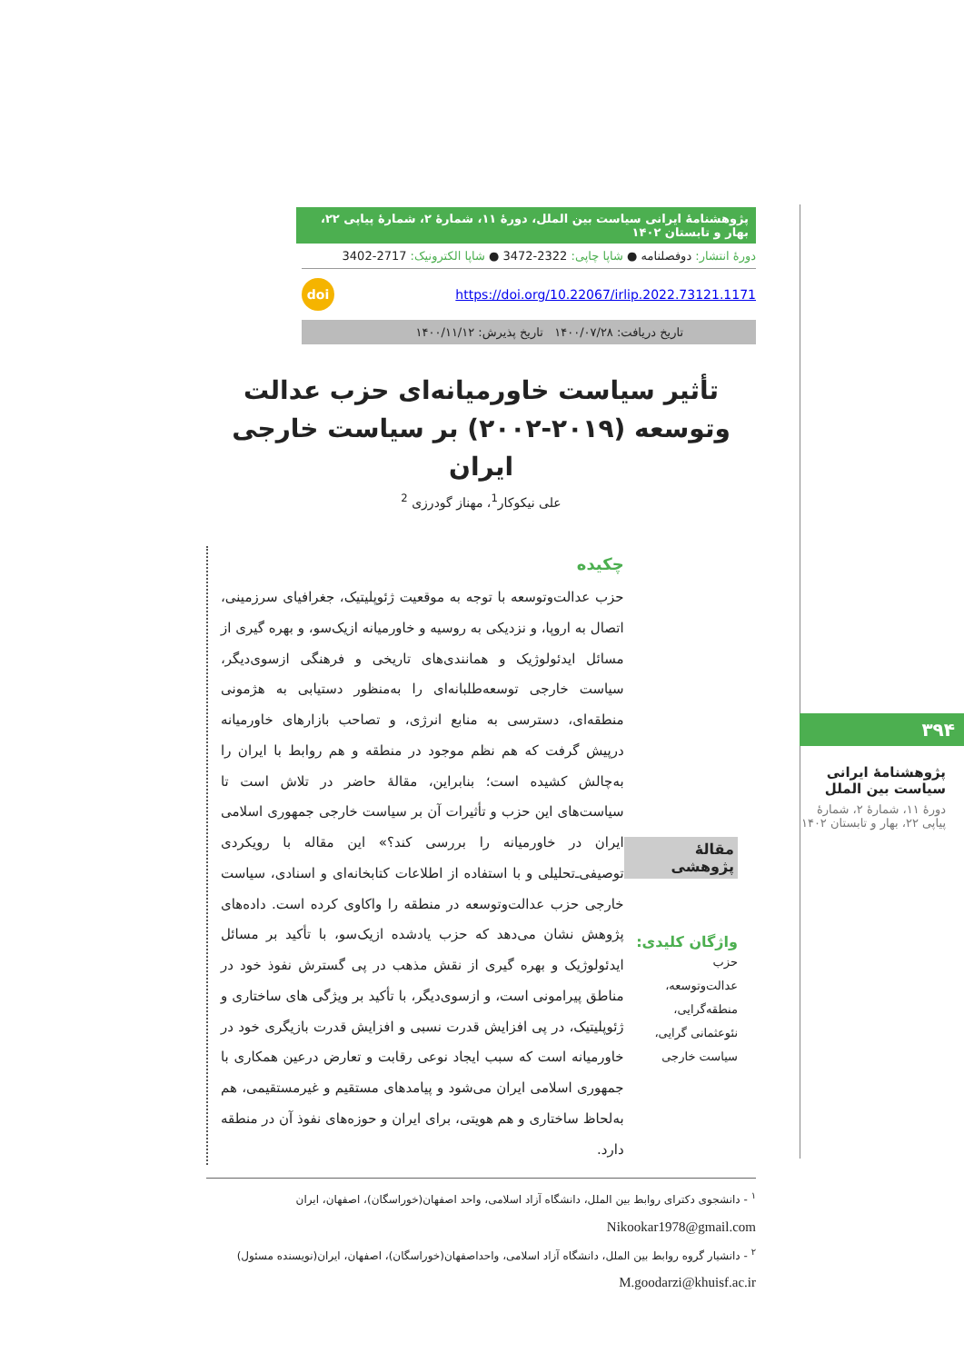پژوهشنامهٔ ایرانی سیاست بین الملل، دورهٔ ۱۱، شمارهٔ ۲، شمارهٔ پیاپی ۲۲، بهار و تابستان ۱۴۰۲
دورهٔ انتشار: دوفصلنامه ● شاپا چاپی: 2322-3472 ● شاپا الکترونیک: 2717-3402
https://doi.org/10.22067/irlip.2022.73121.1171 doi
تاریخ دریافت: ۱۴۰۰/۰۷/۲۸ تاریخ پذیرش: ۱۴۰۰/۱۱/۱۲
تأثیر سیاست خاورمیانه‌ای حزب عدالت
وتوسعه (۲۰۱۹-۲۰۰۲) بر سیاست خارجی ایران
علی نیکوکار<sup>1</sup>، مهناز گودرزی <sup>2</sup>
مقالهٔ پژوهشی
واژگان کلیدی:
حزب
عدالت‌وتوسعه،
منطقه‌گرایی،
نئوعثمانی گرایی،
سیاست خارجی
چکیده
حزب عدالت‌وتوسعه با توجه به موقعیت ژئوپلیتیک، جغرافیای سرزمینی، اتصال به اروپا، و نزدیکی به روسیه و خاورمیانه ازیک‌سو، و بهره گیری از مسائل ایدئولوژیک و همانندی‌های تاریخی و فرهنگی ازسوی‌دیگر، سیاست خارجی توسعه‌طلبانه‌ای را به‌منظور دستیابی به هژمونی منطقه‌ای، دسترسی به منابع انرژی، و تصاحب بازارهای خاورمیانه درپیش گرفت که هم نظم موجود در منطقه و هم روابط با ایران را به‌چالش کشیده است؛ بنابراین، مقالهٔ حاضر در تلاش است تا سیاست‌های این حزب و تأثیرات آن بر سیاست خارجی جمهوری اسلامی ایران در خاورمیانه را بررسی کند؟» این مقاله با رویکردی توصیفی‌ـ‌تحلیلی و با استفاده از اطلاعات کتابخانه‌ای و اسنادی، سیاست خارجی حزب عدالت‌وتوسعه در منطقه را واکاوی کرده است. داده‌های پژوهش نشان می‌دهد که حزب یادشده ازیک‌سو، با تأکید بر مسائل ایدئولوژیک و بهره گیری از نقش مذهب در پی گسترش نفوذ خود در مناطق پیرامونی است، و ازسوی‌دیگر، با تأکید بر ویژگی های ساختاری و ژئوپلیتیک، در پی افزایش قدرت نسبی و افزایش قدرت بازیگری خود در خاورمیانه است که سبب ایجاد نوعی رقابت و تعارض درعین همکاری با جمهوری اسلامی ایران می‌شود و پیامدهای مستقیم و غیرمستقیمی، هم به‌لحاظ ساختاری و هم هویتی، برای ایران و حوزه‌های نفوذ آن در منطقه دارد.
<sup>۱</sup> - دانشجوی دکترای روابط بین الملل، دانشگاه آزاد اسلامی، واحد اصفهان(خوراسگان)، اصفهان، ایران
Nikookar1978@gmail.com
<sup>۲</sup> - دانشیار گروه روابط بین الملل، دانشگاه آزاد اسلامی، واحداصفهان(خوراسگان)، اصفهان، ایران(نویسنده مسئول)
M.goodarzi@khuisf.ac.ir
۳۹۴
پژوهشنامهٔ ایرانی سیاست بین الملل
دورهٔ ۱۱، شمارهٔ ۲، شمارهٔ پیاپی ۲۲، بهار و تابستان ۱۴۰۲